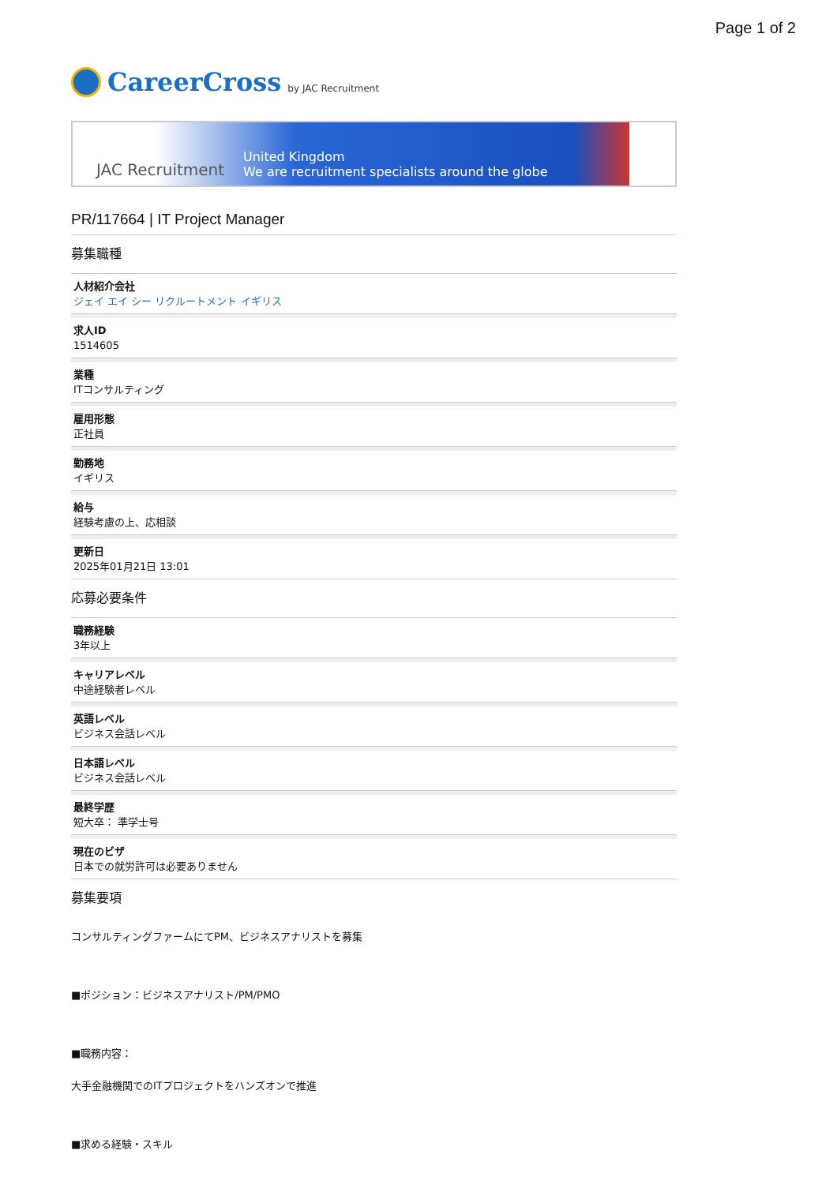Page 1 of 2
CareerCross by JAC Recruitment
JAC Recruitment United Kingdom
We are recruitment specialists around the globe
PR/117664 | IT Project Manager
募集職種
人材紹介会社
ジェイ エイ シー リクルートメント イギリス
求人ID
1514605
業種
ITコンサルティング
雇用形態
正社員
勤務地
イギリス
給与
経験考慮の上、応相談
更新日
2025年01月21日 13:01
応募必要条件
職務経験
3年以上
キャリアレベル
中途経験者レベル
英語レベル
ビジネス会話レベル
日本語レベル
ビジネス会話レベル
最終学歴
短大卒： 準学士号
現在のビザ
日本での就労許可は必要ありません
募集要項
コンサルティングファームにてPM、ビジネスアナリストを募集
■ポジション：ビジネスアナリスト/PM/PMO
■職務内容：
大手金融機関でのITプロジェクトをハンズオンで推進
■求める経験・スキル